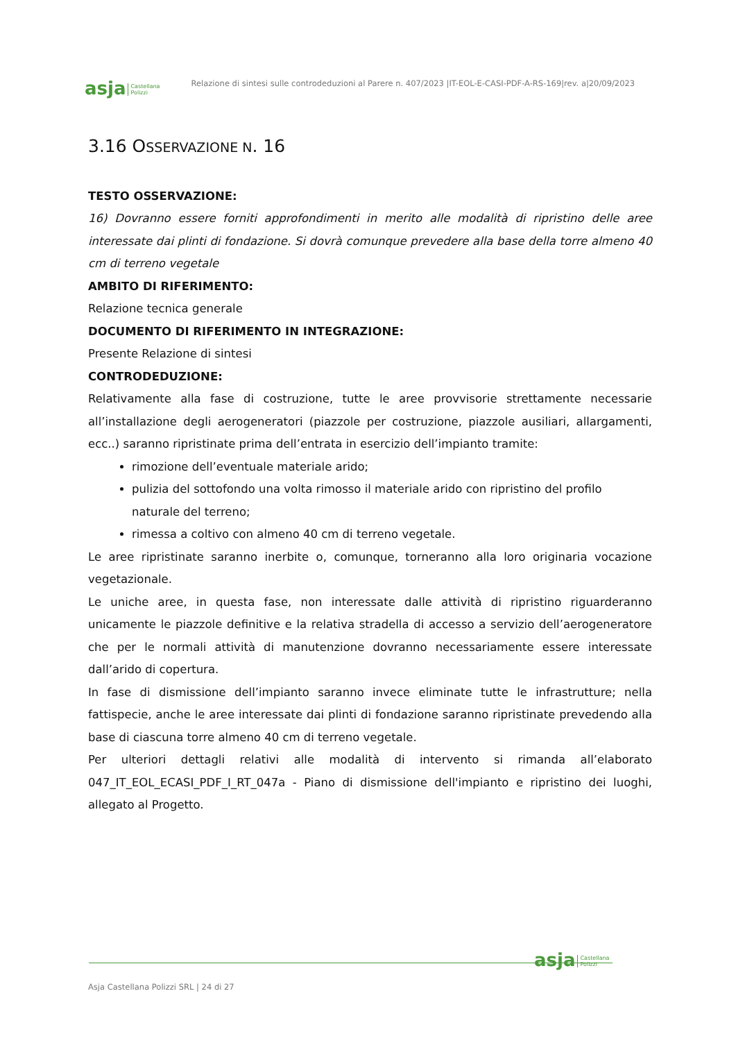asja Castellana
Polizzi Relazione di sintesi sulle controdeduzioni al Parere n. 407/2023 |IT-EOL-E-CASI-PDF-A-RS-169|rev. a|20/09/2023
3.16 OSSERVAZIONE N. 16
TESTO OSSERVAZIONE:
16) Dovranno essere forniti approfondimenti in merito alle modalità di ripristino delle aree interessate dai plinti di fondazione. Si dovrà comunque prevedere alla base della torre almeno 40 cm di terreno vegetale
AMBITO DI RIFERIMENTO:
Relazione tecnica generale
DOCUMENTO DI RIFERIMENTO IN INTEGRAZIONE:
Presente Relazione di sintesi
CONTRODEDUZIONE:
Relativamente alla fase di costruzione, tutte le aree provvisorie strettamente necessarie all’installazione degli aerogeneratori (piazzole per costruzione, piazzole ausiliari, allargamenti, ecc..) saranno ripristinate prima dell’entrata in esercizio dell’impianto tramite:
rimozione dell’eventuale materiale arido;
pulizia del sottofondo una volta rimosso il materiale arido con ripristino del profilo naturale del terreno;
rimessa a coltivo con almeno 40 cm di terreno vegetale.
Le aree ripristinate saranno inerbite o, comunque, torneranno alla loro originaria vocazione vegetazionale.
Le uniche aree, in questa fase, non interessate dalle attività di ripristino riguarderanno unicamente le piazzole definitive e la relativa stradella di accesso a servizio dell’aerogeneratore che per le normali attività di manutenzione dovranno necessariamente essere interessate dall’arido di copertura.
In fase di dismissione dell’impianto saranno invece eliminate tutte le infrastrutture; nella fattispecie, anche le aree interessate dai plinti di fondazione saranno ripristinate prevedendo alla base di ciascuna torre almeno 40 cm di terreno vegetale.
Per ulteriori dettagli relativi alle modalità di intervento si rimanda all’elaborato 047_IT_EOL_ECASI_PDF_I_RT_047a - Piano di dismissione dell'impianto e ripristino dei luoghi, allegato al Progetto.
asja Castellana
Polizzi
Asja Castellana Polizzi SRL | 24 di 27